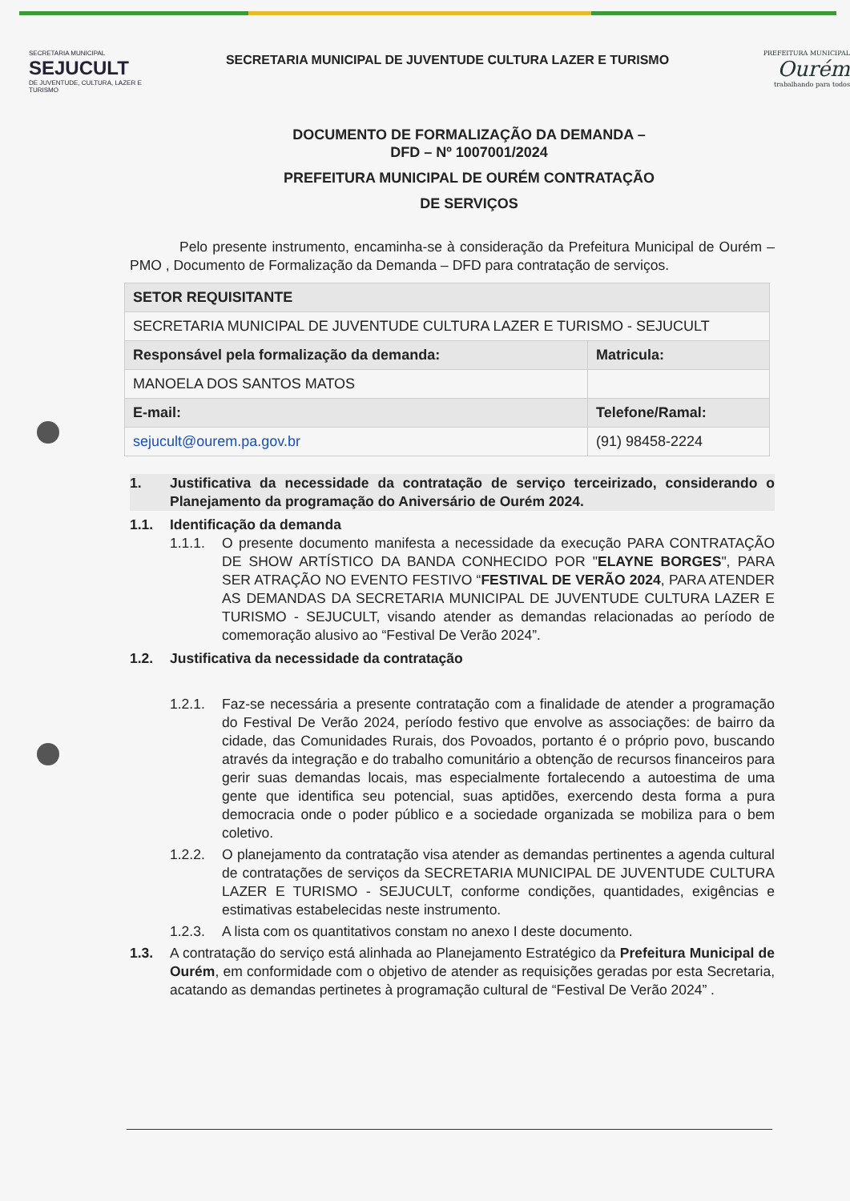SECRETARIA MUNICIPAL
SEJUCULT
DE JUVENTUDE, CULTURA, LAZER E TURISMO
SECRETARIA MUNICIPAL DE JUVENTUDE CULTURA LAZER E TURISMO
PREFEITURA MUNICIPAL
Ourém
trabalhando para todos
DOCUMENTO DE FORMALIZAÇÃO DA DEMANDA –
DFD – Nº 1007001/2024
PREFEITURA MUNICIPAL DE OURÉM CONTRATAÇÃO
DE SERVIÇOS
Pelo presente instrumento, encaminha-se à consideração da Prefeitura Municipal de Ourém – PMO , Documento de Formalização da Demanda – DFD para contratação de serviços.
| SETOR REQUISITANTE | |
| SECRETARIA MUNICIPAL DE JUVENTUDE CULTURA LAZER E TURISMO - SEJUCULT | |
| Responsável pela formalização da demanda: | Matricula: |
| MANOELA DOS SANTOS MATOS | |
| E-mail: | Telefone/Ramal: |
| sejucult@ourem.pa.gov.br | (91) 98458-2224 |
1. Justificativa da necessidade da contratação de serviço terceirizado, considerando o Planejamento da programação do Aniversário de Ourém 2024.
1.1. Identificação da demanda
1.1.1. O presente documento manifesta a necessidade da execução PARA CONTRATAÇÃO DE SHOW ARTÍSTICO DA BANDA CONHECIDO POR "ELAYNE BORGES", PARA SER ATRAÇÃO NO EVENTO FESTIVO “FESTIVAL DE VERÃO 2024, PARA ATENDER AS DEMANDAS DA SECRETARIA MUNICIPAL DE JUVENTUDE CULTURA LAZER E TURISMO - SEJUCULT, visando atender as demandas relacionadas ao período de comemoração alusivo ao “Festival De Verão 2024”.
1.2. Justificativa da necessidade da contratação
1.2.1. Faz-se necessária a presente contratação com a finalidade de atender a programação do Festival De Verão 2024, período festivo que envolve as associações: de bairro da cidade, das Comunidades Rurais, dos Povoados, portanto é o próprio povo, buscando através da integração e do trabalho comunitário a obtenção de recursos financeiros para gerir suas demandas locais, mas especialmente fortalecendo a autoestima de uma gente que identifica seu potencial, suas aptidões, exercendo desta forma a pura democracia onde o poder público e a sociedade organizada se mobiliza para o bem coletivo.
1.2.2. O planejamento da contratação visa atender as demandas pertinentes a agenda cultural de contratações de serviços da SECRETARIA MUNICIPAL DE JUVENTUDE CULTURA LAZER E TURISMO - SEJUCULT, conforme condições, quantidades, exigências e estimativas estabelecidas neste instrumento.
1.2.3. A lista com os quantitativos constam no anexo I deste documento.
1.3. A contratação do serviço está alinhada ao Planejamento Estratégico da Prefeitura Municipal de Ourém, em conformidade com o objetivo de atender as requisições geradas por esta Secretaria, acatando as demandas pertinetes à programação cultural de “Festival De Verão 2024” .